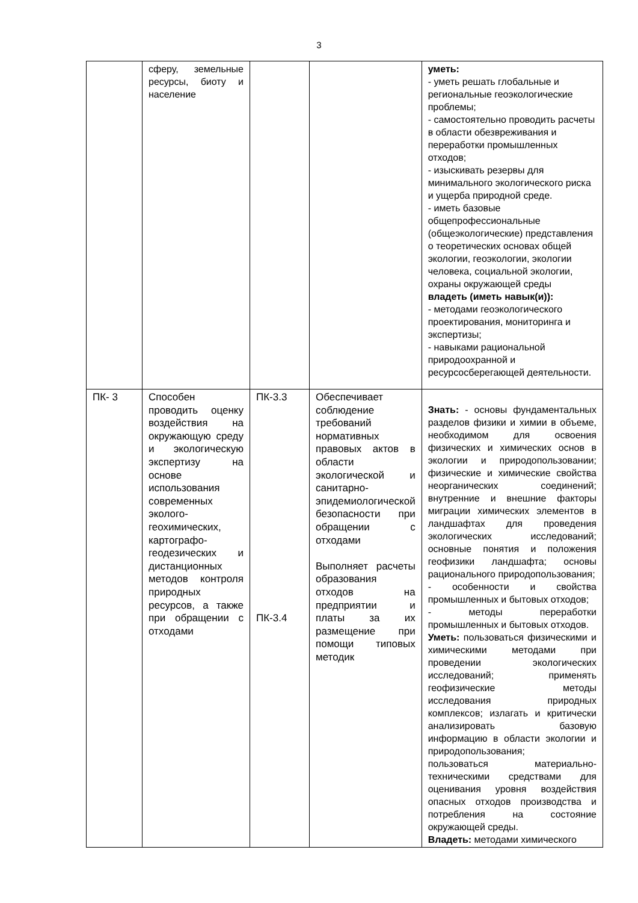3
| | сферу, земельные ресурсы, биоту и население | | | уметь: - уметь решать глобальные и региональные геоэкологические проблемы; - самостоятельно проводить расчеты в области обезвреживания и переработки промышленных отходов; - изыскивать резервы для минимального экологического риска и ущерба природной среде. - иметь базовые общепрофессиональные (общеэкологические) представления о теоретических основах общей экологии, геоэкологии, экологии человека, социальной экологии, охраны окружающей среды владеть (иметь навык(и)): - методами геоэкологического проектирования, мониторинга и экспертизы; - навыками рациональной природоохранной и ресурсосберегающей деятельности. |
| ПК- 3 | Способен проводить оценку воздействия на окружающую среду и экологическую экспертизу на основе использования современных эколого-геохимических, картографо-геодезических и дистанционных методов контроля природных ресурсов, а также при обращении с отходами | ПК-3.3 ПК-3.4 | Обеспечивает соблюдение требований нормативных правовых актов в области экологической и санитарно-эпидемиологической безопасности при обращении с отходами Выполняет расчеты образования отходов на предприятии и платы за их размещение при помощи типовых методик | Знать: - основы фундаментальных разделов физики и химии в объеме, необходимом для освоения физических и химических основ в экологии и природопользовании; физические и химические свойства неорганических соединений; внутренние и внешние факторы миграции химических элементов в ландшафтах для проведения экологических исследований; основные понятия и положения геофизики ландшафта; основы рационального природопользования; - особенности и свойства промышленных и бытовых отходов; - методы переработки промышленных и бытовых отходов. Уметь: пользоваться физическими и химическими методами при проведении экологических исследований; применять геофизические методы исследования природных комплексов; излагать и критически анализировать базовую информацию в области экологии и природопользования; пользоваться материально-техническими средствами для оценивания уровня воздействия опасных отходов производства и потребления на состояние окружающей среды. Владеть: методами химического |